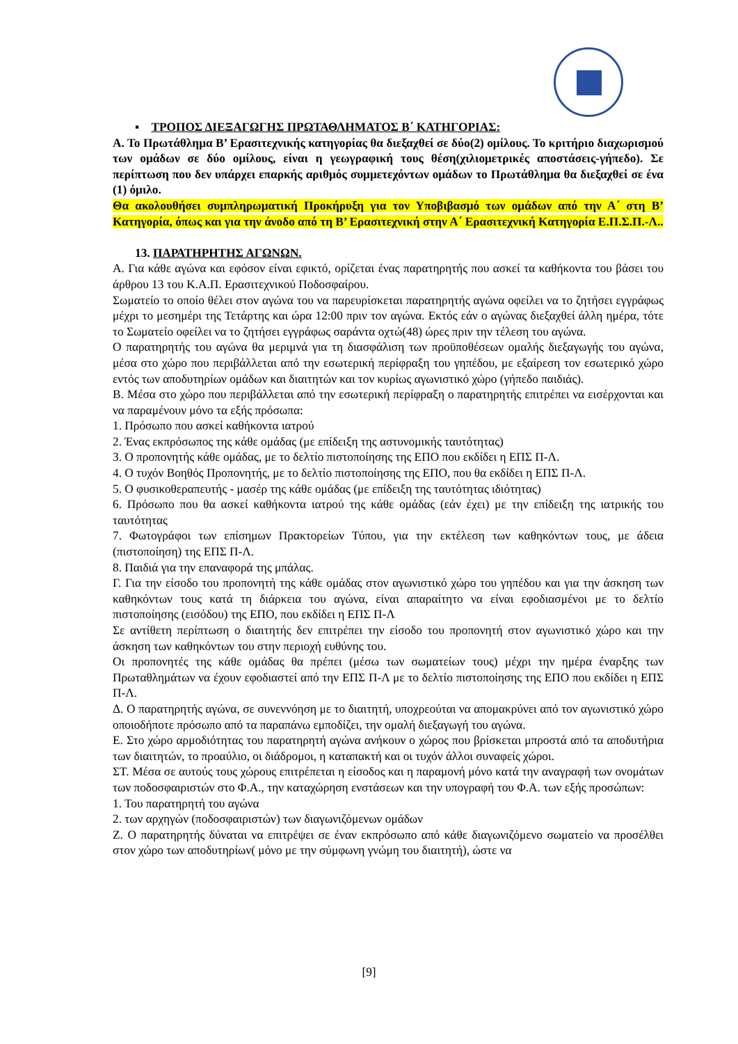▪ ΤΡΟΠΟΣ ΔΙΕΞΑΓΩΓΗΣ ΠΡΩΤΑΘΛΗΜΑΤΟΣ Β΄ ΚΑΤΗΓΟΡΙΑΣ:
Α. Το Πρωτάθλημα Β’ Ερασιτεχνικής κατηγορίας θα διεξαχθεί σε δύο(2) ομίλους. Το κριτήριο διαχωρισμού των ομάδων σε δύο ομίλους, είναι η γεωγραφική τους θέση(χιλιομετρικές αποστάσεις-γήπεδο). Σε περίπτωση που δεν υπάρχει επαρκής αριθμός συμμετεχόντων ομάδων το Πρωτάθλημα θα διεξαχθεί σε ένα (1) όμιλο.
Θα ακολουθήσει συμπληρωματική Προκήρυξη για τον Υποβιβασμό των ομάδων από την Α΄ στη Β’ Κατηγορία, όπως και για την άνοδο από τη Β’ Ερασιτεχνική στην Α΄ Ερασιτεχνική Κατηγορία Ε.Π.Σ.Π.-Λ..
13. ΠΑΡΑΤΗΡΗΤΗΣ ΑΓΩΝΩΝ.
Α. Για κάθε αγώνα και εφόσον είναι εφικτό, ορίζεται ένας παρατηρητής που ασκεί τα καθήκοντα του βάσει του άρθρου 13 του Κ.Α.Π. Ερασιτεχνικού Ποδοσφαίρου.
Σωματείο το οποίο θέλει στον αγώνα του να παρευρίσκεται παρατηρητής αγώνα οφείλει να το ζητήσει εγγράφως μέχρι το μεσημέρι της Τετάρτης και ώρα 12:00 πριν τον αγώνα. Εκτός εάν ο αγώνας διεξαχθεί άλλη ημέρα, τότε το Σωματείο οφείλει να το ζητήσει εγγράφως σαράντα οχτώ(48) ώρες πριν την τέλεση του αγώνα.
Ο παρατηρητής του αγώνα θα μεριμνά για τη διασφάλιση των προϋποθέσεων ομαλής διεξαγωγής του αγώνα, μέσα στο χώρο που περιβάλλεται από την εσωτερική περίφραξη του γηπέδου, με εξαίρεση τον εσωτερικό χώρο εντός των αποδυτηρίων ομάδων και διαιτητών και τον κυρίως αγωνιστικό χώρο (γήπεδο παιδιάς).
Β. Μέσα στο χώρο που περιβάλλεται από την εσωτερική περίφραξη ο παρατηρητής επιτρέπει να εισέρχονται και να παραμένουν μόνο τα εξής πρόσωπα:
1. Πρόσωπο που ασκεί καθήκοντα ιατρού
2. Ένας εκπρόσωπος της κάθε ομάδας (με επίδειξη της αστυνομικής ταυτότητας)
3. Ο προπονητής κάθε ομάδας, με το δελτίο πιστοποίησης της ΕΠΟ που εκδίδει η ΕΠΣ Π-Λ.
4. Ο τυχόν Βοηθός Προπονητής, με το δελτίο πιστοποίησης της ΕΠΟ, που θα εκδίδει η ΕΠΣ Π-Λ.
5. Ο φυσικοθεραπευτής - μασέρ της κάθε ομάδας (με επίδειξη της ταυτότητας ιδιότητας)
6. Πρόσωπο που θα ασκεί καθήκοντα ιατρού της κάθε ομάδας (εάν έχει) με την επίδειξη της ιατρικής του ταυτότητας
7. Φωτογράφοι των επίσημων Πρακτορείων Τύπου, για την εκτέλεση των καθηκόντων τους, με άδεια (πιστοποίηση) της ΕΠΣ Π-Λ.
8. Παιδιά για την επαναφορά της μπάλας.
Γ. Για την είσοδο του προπονητή της κάθε ομάδας στον αγωνιστικό χώρο του γηπέδου και για την άσκηση των καθηκόντων τους κατά τη διάρκεια του αγώνα, είναι απαραίτητο να είναι εφοδιασμένοι με το δελτίο πιστοποίησης (εισόδου) της ΕΠΟ, που εκδίδει η ΕΠΣ Π-Λ
Σε αντίθετη περίπτωση ο διαιτητής δεν επιτρέπει την είσοδο του προπονητή στον αγωνιστικό χώρο και την άσκηση των καθηκόντων του στην περιοχή ευθύνης του.
Οι προπονητές της κάθε ομάδας θα πρέπει (μέσω των σωματείων τους) μέχρι την ημέρα έναρξης των Πρωταθλημάτων να έχουν εφοδιαστεί από την ΕΠΣ Π-Λ με το δελτίο πιστοποίησης της ΕΠΟ που εκδίδει η ΕΠΣ Π-Λ.
Δ. Ο παρατηρητής αγώνα, σε συνεννόηση με το διαιτητή, υποχρεούται να απομακρύνει από τον αγωνιστικό χώρο οποιοδήποτε πρόσωπο από τα παραπάνω εμποδίζει, την ομαλή διεξαγωγή του αγώνα.
Ε. Στο χώρο αρμοδιότητας του παρατηρητή αγώνα ανήκουν ο χώρος που βρίσκεται μπροστά από τα αποδυτήρια των διαιτητών, το προαύλιο, οι διάδρομοι, η καταπακτή και οι τυχόν άλλοι συναφείς χώροι.
ΣΤ. Μέσα σε αυτούς τους χώρους επιτρέπεται η είσοδος και η παραμονή μόνο κατά την αναγραφή των ονομάτων των ποδοσφαιριστών στο Φ.Α., την καταχώρηση ενστάσεων και την υπογραφή του Φ.Α. των εξής προσώπων:
1. Του παρατηρητή του αγώνα
2. των αρχηγών (ποδοσφαιριστών) των διαγωνιζόμενων ομάδων
Ζ. Ο παρατηρητής δύναται να επιτρέψει σε έναν εκπρόσωπο από κάθε διαγωνιζόμενο σωματείο να προσέλθει στον χώρο των αποδυτηρίων( μόνο με την σύμφωνη γνώμη του διαιτητή), ώστε να
[9]